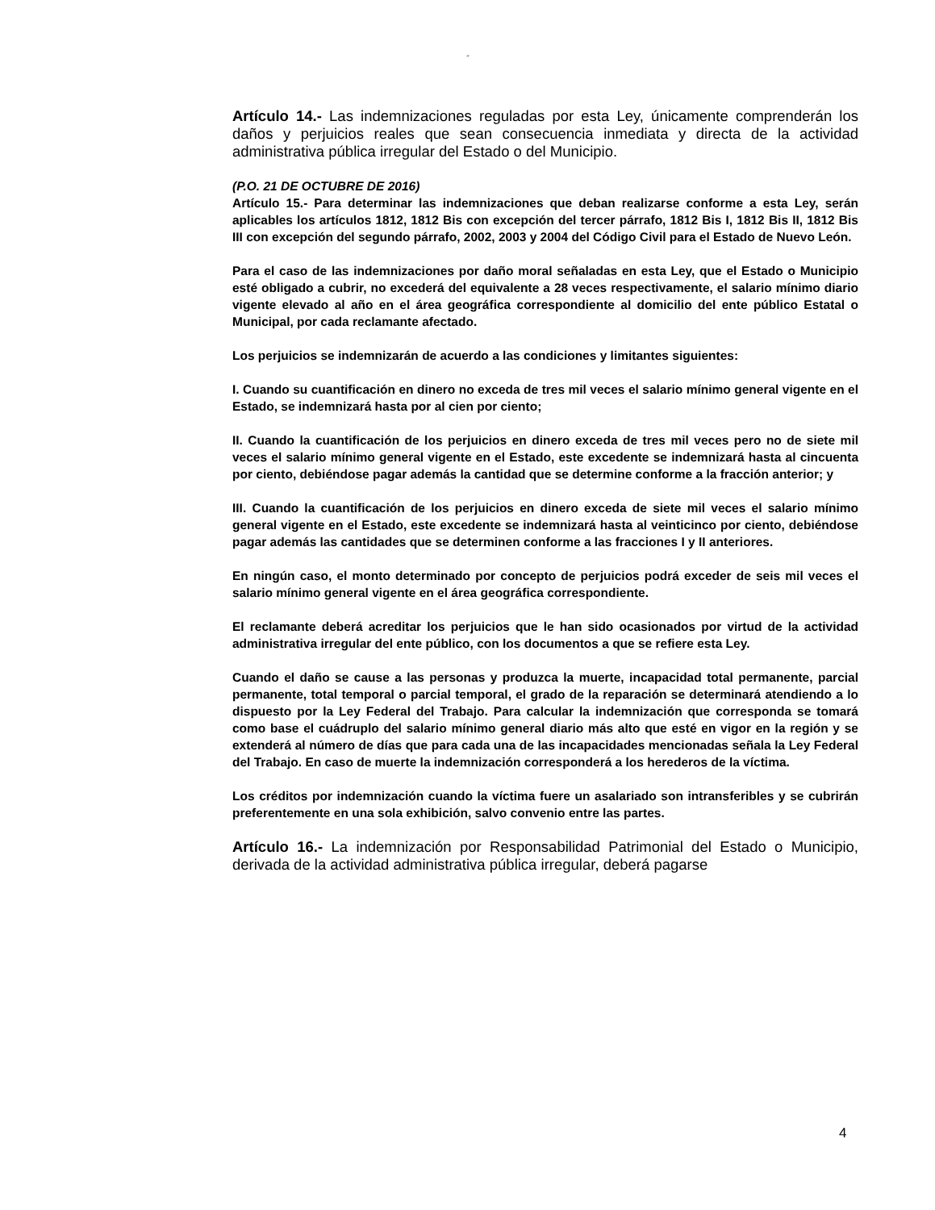“
Artículo 14.- Las indemnizaciones reguladas por esta Ley, únicamente comprenderán los daños y perjuicios reales que sean consecuencia inmediata y directa de la actividad administrativa pública irregular del Estado o del Municipio.
(P.O. 21 DE OCTUBRE DE 2016)
Artículo 15.- Para determinar las indemnizaciones que deban realizarse conforme a esta Ley, serán aplicables los artículos 1812, 1812 Bis con excepción del tercer párrafo, 1812 Bis I, 1812 Bis II, 1812 Bis III con excepción del segundo párrafo, 2002, 2003 y 2004 del Código Civil para el Estado de Nuevo León.
Para el caso de las indemnizaciones por daño moral señaladas en esta Ley, que el Estado o Municipio esté obligado a cubrir, no excederá del equivalente a 28 veces respectivamente, el salario mínimo diario vigente elevado al año en el área geográfica correspondiente al domicilio del ente público Estatal o Municipal, por cada reclamante afectado.
Los perjuicios se indemnizarán de acuerdo a las condiciones y limitantes siguientes:
I. Cuando su cuantificación en dinero no exceda de tres mil veces el salario mínimo general vigente en el Estado, se indemnizará hasta por al cien por ciento;
II. Cuando la cuantificación de los perjuicios en dinero exceda de tres mil veces pero no de siete mil veces el salario mínimo general vigente en el Estado, este excedente se indemnizará hasta al cincuenta por ciento, debiéndose pagar además la cantidad que se determine conforme a la fracción anterior; y
III. Cuando la cuantificación de los perjuicios en dinero exceda de siete mil veces el salario mínimo general vigente en el Estado, este excedente se indemnizará hasta al veinticinco por ciento, debiéndose pagar además las cantidades que se determinen conforme a las fracciones I y II anteriores.
En ningún caso, el monto determinado por concepto de perjuicios podrá exceder de seis mil veces el salario mínimo general vigente en el área geográfica correspondiente.
El reclamante deberá acreditar los perjuicios que le han sido ocasionados por virtud de la actividad administrativa irregular del ente público, con los documentos a que se refiere esta Ley.
Cuando el daño se cause a las personas y produzca la muerte, incapacidad total permanente, parcial permanente, total temporal o parcial temporal, el grado de la reparación se determinará atendiendo a lo dispuesto por la Ley Federal del Trabajo. Para calcular la indemnización que corresponda se tomará como base el cuádruplo del salario mínimo general diario más alto que esté en vigor en la región y se extenderá al número de días que para cada una de las incapacidades mencionadas señala la Ley Federal del Trabajo. En caso de muerte la indemnización corresponderá a los herederos de la víctima.
Los créditos por indemnización cuando la víctima fuere un asalariado son intransferibles y se cubrirán preferentemente en una sola exhibición, salvo convenio entre las partes.
Artículo 16.- La indemnización por Responsabilidad Patrimonial del Estado o Municipio, derivada de la actividad administrativa pública irregular, deberá pagarse
4